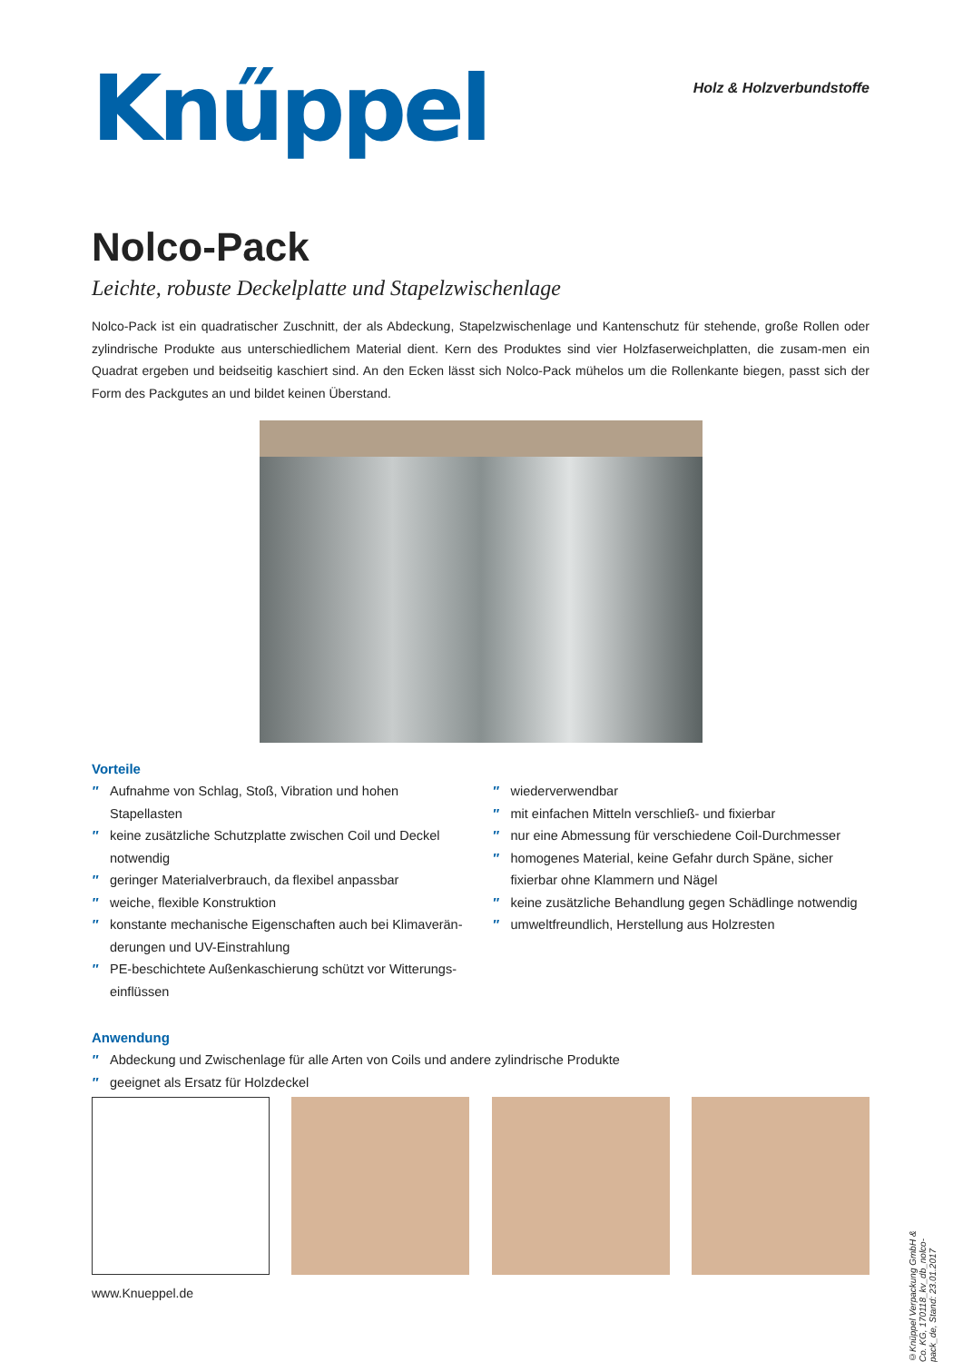Knűppel
Holz & Holzverbundstoffe
Nolco-Pack
Leichte, robuste Deckelplatte und Stapelzwischenlage
Nolco-Pack ist ein quadratischer Zuschnitt, der als Abdeckung, Stapelzwischenlage und Kantenschutz für stehende, große Rollen oder zylindrische Produkte aus unterschiedlichem Material dient. Kern des Produktes sind vier Holzfaserweichplatten, die zusam-men ein Quadrat ergeben und beidseitig kaschiert sind. An den Ecken lässt sich Nolco-Pack mühelos um die Rollenkante biegen, passt sich der Form des Packgutes an und bildet keinen Überstand.
Vorteile
′′ Aufnahme von Schlag, Stoß, Vibration und hohen Stapellasten
′′ keine zusätzliche Schutzplatte zwischen Coil und Deckel notwendig
′′ geringer Materialverbrauch, da flexibel anpassbar
′′ weiche, flexible Konstruktion
′′ konstante mechanische Eigenschaften auch bei Klimaverän-derungen und UV-Einstrahlung
′′ PE-beschichtete Außenkaschierung schützt vor Witterungs-einflüssen
′′ wiederverwendbar
′′ mit einfachen Mitteln verschließ- und fixierbar
′′ nur eine Abmessung für verschiedene Coil-Durchmesser
′′ homogenes Material, keine Gefahr durch Späne, sicher fixierbar ohne Klammern und Nägel
′′ keine zusätzliche Behandlung gegen Schädlinge notwendig
′′ umweltfreundlich, Herstellung aus Holzresten
Anwendung
′′ Abdeckung und Zwischenlage für alle Arten von Coils und andere zylindrische Produkte
′′ geeignet als Ersatz für Holzdeckel
www.Knueppel.de
©Knüppel Verpackung GmbH & Co. KG, 170118_kv_db_nolco-pack_de, Stand: 23.01.2017